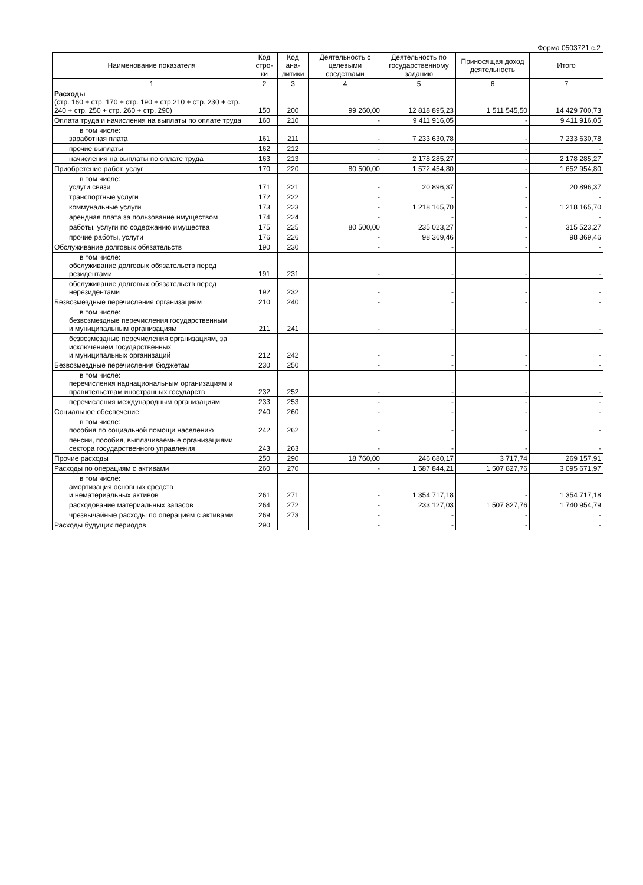Форма 0503721 с.2
| Наименование показателя | Код стро-ки | Код ана-литики | Деятельность с целевыми средствами | Деятельность по государственному заданию | Приносящая доход деятельность | Итого |
| --- | --- | --- | --- | --- | --- | --- |
| 1 | 2 | 3 | 4 | 5 | 6 | 7 |
| Расходы (стр. 160 + стр. 170 + стр. 190 + стр.210 + стр. 230 + стр. 240 + стр. 250 + стр. 260 + стр. 290) | 150 | 200 | 99 260,00 | 12 818 895,23 | 1 511 545,50 | 14 429 700,73 |
| Оплата труда и начисления на выплаты по оплате труда | 160 | 210 | - | 9 411 916,05 | - | 9 411 916,05 |
| в том числе: заработная плата | 161 | 211 | - | 7 233 630,78 | - | 7 233 630,78 |
| прочие выплаты | 162 | 212 | - | - | - | - |
| начисления на выплаты по оплате труда | 163 | 213 | - | 2 178 285,27 | - | 2 178 285,27 |
| Приобретение работ, услуг | 170 | 220 | 80 500,00 | 1 572 454,80 | - | 1 652 954,80 |
| в том числе: услуги связи | 171 | 221 | - | 20 896,37 | - | 20 896,37 |
| транспортные услуги | 172 | 222 | - | - | - | - |
| коммунальные услуги | 173 | 223 | - | 1 218 165,70 | - | 1 218 165,70 |
| арендная плата за пользование имуществом | 174 | 224 | - | - | - | - |
| работы, услуги по содержанию имущества | 175 | 225 | 80 500,00 | 235 023,27 | - | 315 523,27 |
| прочие работы, услуги | 176 | 226 | - | 98 369,46 | - | 98 369,46 |
| Обслуживание долговых обязательств | 190 | 230 | - | - | - | - |
| в том числе: обслуживание долговых обязательств перед резидентами | 191 | 231 | - | - | - | - |
| обслуживание долговых обязательств перед нерезидентами | 192 | 232 | - | - | - | - |
| Безвозмездные перечисления организациям | 210 | 240 | - | - | - | - |
| в том числе: безвозмездные перечисления государственным и муниципальным организациям | 211 | 241 | - | - | - | - |
| безвозмездные перечисления организациям, за исключением государственных и муниципальных организаций | 212 | 242 | - | - | - | - |
| Безвозмездные перечисления бюджетам | 230 | 250 | - | - | - | - |
| в том числе: перечисления наднациональным организациям и правительствам иностранных государств | 232 | 252 | - | - | - | - |
| перечисления международным организациям | 233 | 253 | - | - | - | - |
| Социальное обеспечение | 240 | 260 | - | - | - | - |
| в том числе: пособия по социальной помощи населению | 242 | 262 | - | - | - | - |
| пенсии, пособия, выплачиваемые организациями сектора государственного управления | 243 | 263 | - | - | - | - |
| Прочие расходы | 250 | 290 | 18 760,00 | 246 680,17 | 3 717,74 | 269 157,91 |
| Расходы по операциям с активами | 260 | 270 | - | 1 587 844,21 | 1 507 827,76 | 3 095 671,97 |
| в том числе: амортизация основных средств и нематериальных активов | 261 | 271 | - | 1 354 717,18 | - | 1 354 717,18 |
| расходование материальных запасов | 264 | 272 | - | 233 127,03 | 1 507 827,76 | 1 740 954,79 |
| чрезвычайные расходы по операциям с активами | 269 | 273 | - | - | - | - |
| Расходы будущих периодов | 290 | | - | - | - | - |